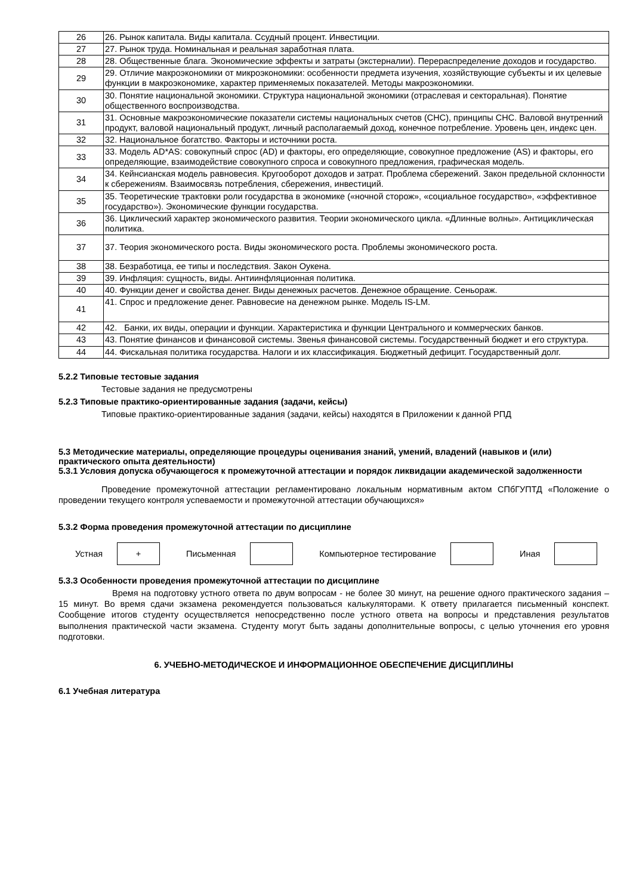| 26 | 26. Рынок капитала. Виды капитала. Ссудный процент. Инвестиции. |
| 27 | 27. Рынок труда. Номинальная и реальная заработная плата. |
| 28 | 28. Общественные блага. Экономические эффекты и затраты (экстерналии). Перераспределение доходов и государство. |
| 29 | 29. Отличие макроэкономики от микроэкономики: особенности предмета изучения, хозяйствующие субъекты и их целевые функции в макроэкономике, характер применяемых показателей. Методы макроэкономики. |
| 30 | 30. Понятие национальной экономики. Структура национальной экономики (отраслевая и секторальная). Понятие общественного воспроизводства. |
| 31 | 31. Основные макроэкономические показатели системы национальных счетов (СНС), принципы СНС. Валовой внутренний продукт, валовой национальный продукт, личный располагаемый доход, конечное потребление. Уровень цен, индекс цен. |
| 32 | 32. Национальное богатство. Факторы и источники роста. |
| 33 | 33. Модель AD*AS: совокупный спрос (AD) и факторы, его определяющие, совокупное предложение (AS) и факторы, его определяющие, взаимодействие совокупного спроса и совокупного предложения, графическая модель. |
| 34 | 34. Кейнсианская модель равновесия. Кругооборот доходов и затрат. Проблема сбережений. Закон предельной склонности к сбережениям. Взаимосвязь потребления, сбережения, инвестиций. |
| 35 | 35. Теоретические трактовки роли государства в экономике («ночной сторож», «социальное государство», «эффективное государство»). Экономические функции государства. |
| 36 | 36. Циклический характер экономического развития. Теории экономического цикла. «Длинные волны». Антициклическая политика. |
| 37 | 37. Теория экономического роста. Виды экономического роста. Проблемы экономического роста. |
| 38 | 38. Безработица, ее типы и последствия. Закон Оукена. |
| 39 | 39. Инфляция: сущность, виды. Антиинфляционная политика. |
| 40 | 40. Функции денег и свойства денег. Виды денежных расчетов. Денежное обращение. Сеньораж. |
| 41 | 41. Спрос и предложение денег. Равновесие на денежном рынке. Модель IS-LM. |
| 42 | 42. Банки, их виды, операции и функции. Характеристика и функции Центрального и коммерческих банков. |
| 43 | 43. Понятие финансов и финансовой системы. Звенья финансовой системы. Государственный бюджет и его структура. |
| 44 | 44. Фискальная политика государства. Налоги и их классификация. Бюджетный дефицит. Государственный долг. |
5.2.2 Типовые тестовые задания
Тестовые задания не предусмотрены
5.2.3 Типовые практико-ориентированные задания (задачи, кейсы)
Типовые практико-ориентированные задания (задачи, кейсы) находятся в Приложении к данной РПД
5.3 Методические материалы, определяющие процедуры оценивания знаний, умений, владений (навыков и (или) практического опыта деятельности)
5.3.1 Условия допуска обучающегося к промежуточной аттестации и порядок ликвидации академической задолженности
Проведение промежуточной аттестации регламентировано локальным нормативным актом СПбГУПТД «Положение о проведении текущего контроля успеваемости и промежуточной аттестации обучающихся»
5.3.2 Форма проведения промежуточной аттестации по дисциплине
Устная
+
Письменная Компьютерное тестирование Иная
5.3.3 Особенности проведения промежуточной аттестации по дисциплине
Время на подготовку устного ответа по двум вопросам - не более 30 минут, на решение одного практического задания – 15 минут. Во время сдачи экзамена рекомендуется пользоваться калькуляторами. К ответу прилагается письменный конспект. Сообщение итогов студенту осуществляется непосредственно после устного ответа на вопросы и представления результатов выполнения практической части экзамена. Студенту могут быть заданы дополнительные вопросы, с целью уточнения его уровня подготовки.
6. УЧЕБНО-МЕТОДИЧЕСКОЕ И ИНФОРМАЦИОННОЕ ОБЕСПЕЧЕНИЕ ДИСЦИПЛИНЫ
6.1 Учебная литература